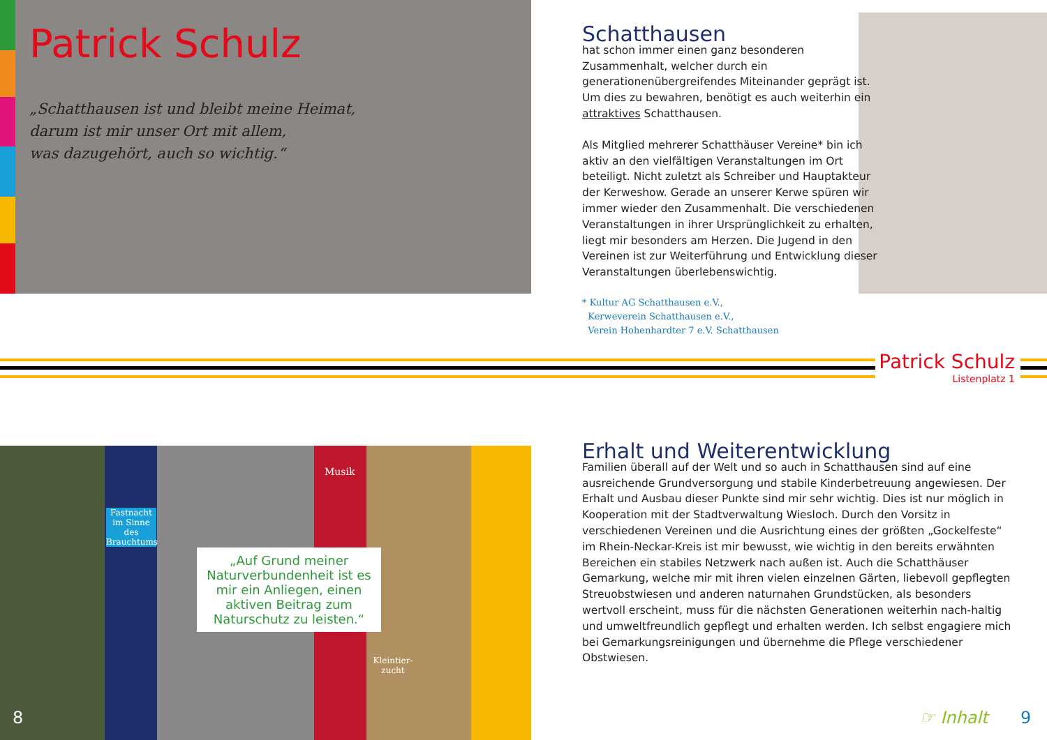Patrick Schulz
„Schatthausen ist und bleibt meine Heimat,
darum ist mir unser Ort mit allem,
was dazugehört, auch so wichtig.“
Schatthausen
hat schon immer einen ganz besonderen Zusammenhalt, welcher durch ein generationenübergreifendes Miteinander geprägt ist. Um dies zu bewahren, benötigt es auch weiterhin ein attraktives Schatthausen.
Als Mitglied mehrerer Schatthäuser Vereine* bin ich aktiv an den vielfältigen Veranstaltungen im Ort beteiligt. Nicht zuletzt als Schreiber und Hauptakteur der Kerweshow. Gerade an unserer Kerwe spüren wir immer wieder den Zusammenhalt. Die verschiedenen Veranstaltungen in ihrer Ursprünglichkeit zu erhalten, liegt mir besonders am Herzen. Die Jugend in den Vereinen ist zur Weiterführung und Entwicklung dieser Veranstaltungen überlebenswichtig.
* Kultur AG Schatthausen e.V.,
Kerweverein Schatthausen e.V.,
Verein Hohenhardter 7 e.V. Schatthausen
Patrick Schulz
Listenplatz 1
Musik
Fastnacht im Sinne des Brauchtums
Kleintier-
zucht
„Auf Grund meiner Naturverbundenheit ist es mir ein Anliegen, einen aktiven Beitrag zum Naturschutz zu leisten.“
8
Erhalt und Weiterentwicklung
Familien überall auf der Welt und so auch in Schatthausen sind auf eine ausreichende Grundversorgung und stabile Kinderbetreuung angewiesen. Der Erhalt und Ausbau dieser Punkte sind mir sehr wichtig. Dies ist nur möglich in Kooperation mit der Stadtverwaltung Wiesloch. Durch den Vorsitz in verschiedenen Vereinen und die Ausrichtung eines der größten „Gockelfeste“ im Rhein-Neckar-Kreis ist mir bewusst, wie wichtig in den bereits erwähnten Bereichen ein stabiles Netzwerk nach außen ist. Auch die Schatthäuser Gemarkung, welche mir mit ihren vielen einzelnen Gärten, liebevoll gepflegten Streuobstwiesen und anderen naturnahen Grundstücken, als besonders wertvoll erscheint, muss für die nächsten Generationen weiterhin nach-haltig und umweltfreundlich gepflegt und erhalten werden. Ich selbst engagiere mich bei Gemarkungsreinigungen und übernehme die Pflege verschiedener Obstwiesen.
☞ Inhalt 9